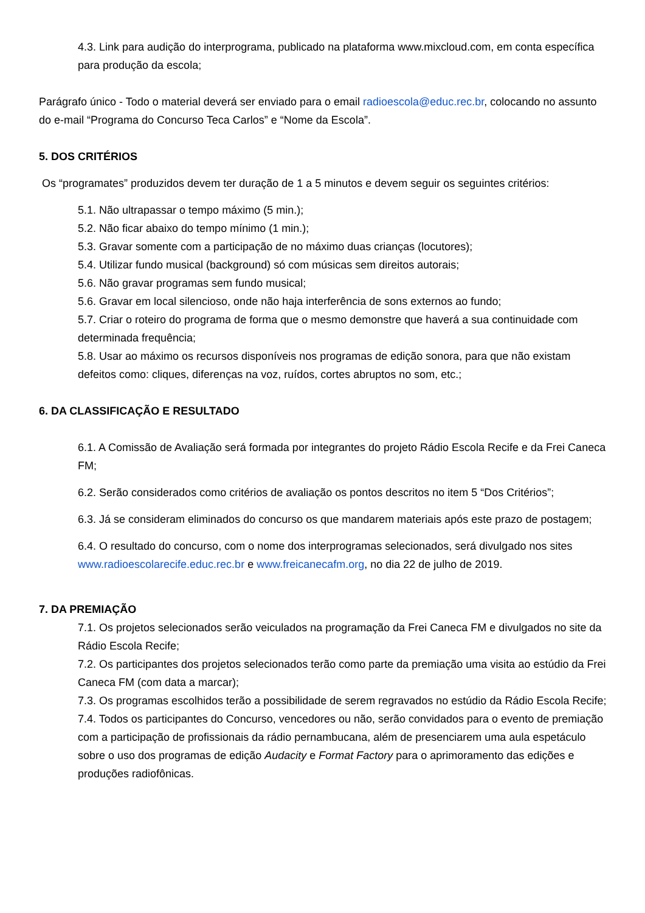4.3. Link para audição do interprograma, publicado na plataforma www.mixcloud.com, em conta específica para produção da escola;
Parágrafo único - Todo o material deverá ser enviado para o email radioescola@educ.rec.br, colocando no assunto do e-mail “Programa do Concurso Teca Carlos” e “Nome da Escola”.
5. DOS CRITÉRIOS
Os “programates” produzidos devem ter duração de 1 a 5 minutos e devem seguir os seguintes critérios:
5.1. Não ultrapassar o tempo máximo (5 min.);
5.2. Não ficar abaixo do tempo mínimo (1 min.);
5.3. Gravar somente com a participação de no máximo duas crianças (locutores);
5.4. Utilizar fundo musical (background) só com músicas sem direitos autorais;
5.6. Não gravar programas sem fundo musical;
5.6. Gravar em local silencioso, onde não haja interferência de sons externos ao fundo;
5.7. Criar o roteiro do programa de forma que o mesmo demonstre que haverá a sua continuidade com determinada frequência;
5.8. Usar ao máximo os recursos disponíveis nos programas de edição sonora, para que não existam defeitos como: cliques, diferenças na voz, ruídos, cortes abruptos no som, etc.;
6. DA CLASSIFICAÇÃO E RESULTADO
6.1. A Comissão de Avaliação será formada por integrantes do projeto Rádio Escola Recife e da Frei Caneca FM;
6.2. Serão considerados como critérios de avaliação os pontos descritos no item 5 “Dos Critérios”;
6.3. Já se consideram eliminados do concurso os que mandarem materiais após este prazo de postagem;
6.4. O resultado do concurso, com o nome dos interprogramas selecionados, será divulgado nos sites www.radioescolarecife.educ.rec.br e www.freicanecafm.org, no dia 22 de julho de 2019.
7. DA PREMIAÇÃO
7.1. Os projetos selecionados serão veiculados na programação da Frei Caneca FM e divulgados no site da Rádio Escola Recife;
7.2. Os participantes dos projetos selecionados terão como parte da premiação uma visita ao estúdio da Frei Caneca FM (com data a marcar);
7.3. Os programas escolhidos terão a possibilidade de serem regravados no estúdio da Rádio Escola Recife;
7.4. Todos os participantes do Concurso, vencedores ou não, serão convidados para o evento de premiação com a participação de profissionais da rádio pernambucana, além de presenciarem uma aula espetáculo sobre o uso dos programas de edição Audacity e Format Factory para o aprimoramento das edições e produções radiofônicas.